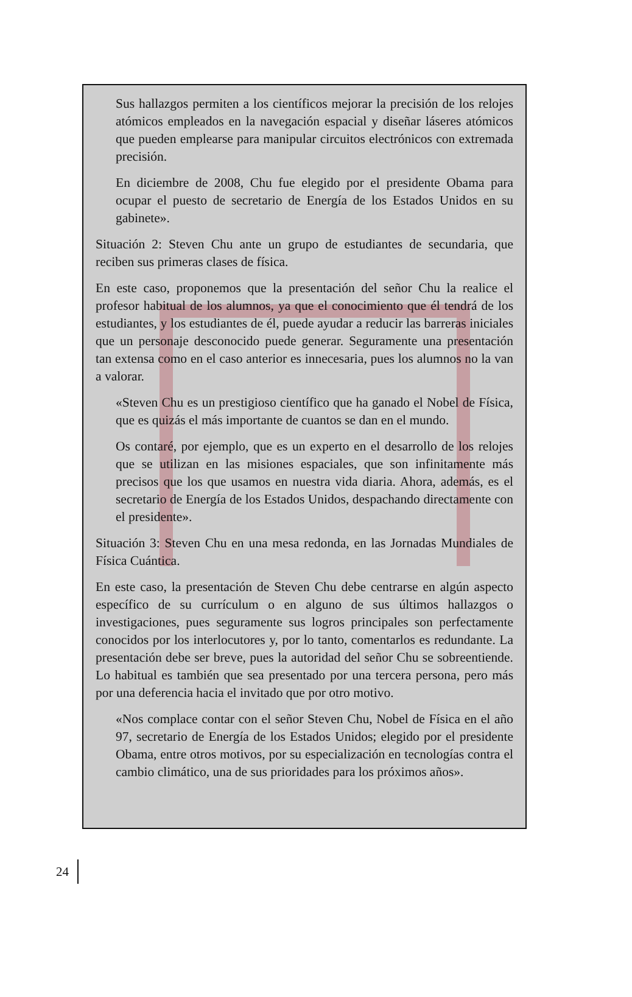Sus hallazgos permiten a los científicos mejorar la precisión de los relojes atómicos empleados en la navegación espacial y diseñar láseres atómicos que pueden emplearse para manipular circuitos electrónicos con extremada precisión.
En diciembre de 2008, Chu fue elegido por el presidente Obama para ocupar el puesto de secretario de Energía de los Estados Unidos en su gabinete».
Situación 2: Steven Chu ante un grupo de estudiantes de secundaria, que reciben sus primeras clases de física.
En este caso, proponemos que la presentación del señor Chu la realice el profesor habitual de los alumnos, ya que el conocimiento que él tendrá de los estudiantes, y los estudiantes de él, puede ayudar a reducir las barreras iniciales que un personaje desconocido puede generar. Seguramente una presentación tan extensa como en el caso anterior es innecesaria, pues los alumnos no la van a valorar.
«Steven Chu es un prestigioso científico que ha ganado el Nobel de Física, que es quizás el más importante de cuantos se dan en el mundo.
Os contaré, por ejemplo, que es un experto en el desarrollo de los relojes que se utilizan en las misiones espaciales, que son infinitamente más precisos que los que usamos en nuestra vida diaria. Ahora, además, es el secretario de Energía de los Estados Unidos, despachando directamente con el presidente».
Situación 3: Steven Chu en una mesa redonda, en las Jornadas Mundiales de Física Cuántica.
En este caso, la presentación de Steven Chu debe centrarse en algún aspecto específico de su currículum o en alguno de sus últimos hallazgos o investigaciones, pues seguramente sus logros principales son perfectamente conocidos por los interlocutores y, por lo tanto, comentarlos es redundante. La presentación debe ser breve, pues la autoridad del señor Chu se sobreentiende. Lo habitual es también que sea presentado por una tercera persona, pero más por una deferencia hacia el invitado que por otro motivo.
«Nos complace contar con el señor Steven Chu, Nobel de Física en el año 97, secretario de Energía de los Estados Unidos; elegido por el presidente Obama, entre otros motivos, por su especialización en tecnologías contra el cambio climático, una de sus prioridades para los próximos años».
24